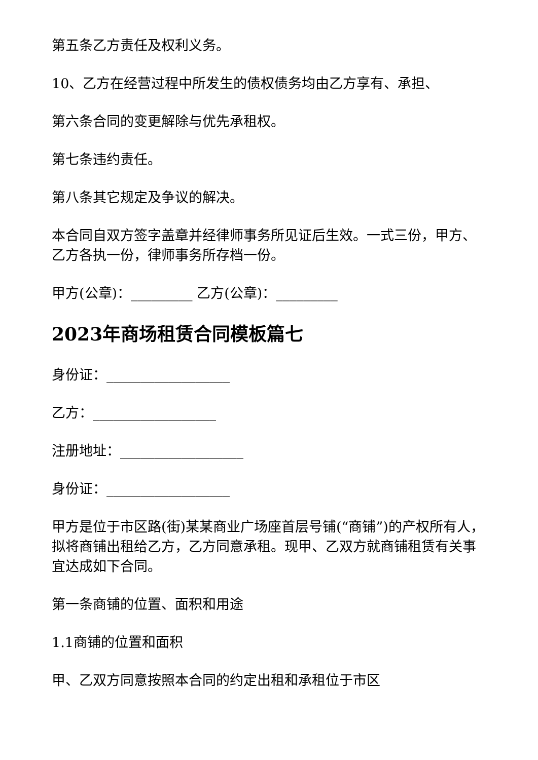第五条乙方责任及权利义务。
10、乙方在经营过程中所发生的债权债务均由乙方享有、承担、
第六条合同的变更解除与优先承租权。
第七条违约责任。
第八条其它规定及争议的解决。
本合同自双方签字盖章并经律师事务所见证后生效。一式三份，甲方、乙方各执一份，律师事务所存档一份。
甲方(公章)：_________ 乙方(公章)：_________
2023年商场租赁合同模板篇七
身份证：__________________
乙方：__________________
注册地址：__________________
身份证：__________________
甲方是位于市区路(街)某某商业广场座首层号铺(“商铺”)的产权所有人，拟将商铺出租给乙方，乙方同意承租。现甲、乙双方就商铺租赁有关事宜达成如下合同。
第一条商铺的位置、面积和用途
1.1商铺的位置和面积
甲、乙双方同意按照本合同的约定出租和承租位于市区